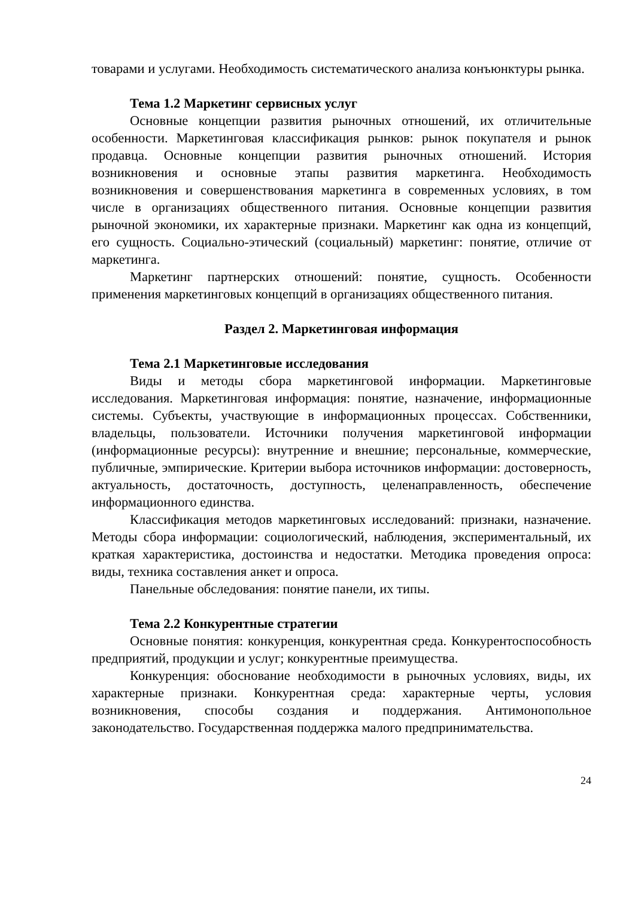товарами и услугами. Необходимость систематического анализа конъюнктуры рынка.
Тема 1.2 Маркетинг сервисных услуг
Основные концепции развития рыночных отношений, их отличительные особенности. Маркетинговая классификация рынков: рынок покупателя и рынок продавца. Основные концепции развития рыночных отношений. История возникновения и основные этапы развития маркетинга. Необходимость возникновения и совершенствования маркетинга в современных условиях, в том числе в организациях общественного питания. Основные концепции развития рыночной экономики, их характерные признаки. Маркетинг как одна из концепций, его сущность. Социально-этический (социальный) маркетинг: понятие, отличие от маркетинга.
Маркетинг партнерских отношений: понятие, сущность. Особенности применения маркетинговых концепций в организациях общественного питания.
Раздел 2. Маркетинговая информация
Тема 2.1 Маркетинговые исследования
Виды и методы сбора маркетинговой информации. Маркетинговые исследования. Маркетинговая информация: понятие, назначение, информационные системы. Субъекты, участвующие в информационных процессах. Собственники, владельцы, пользователи. Источники получения маркетинговой информации (информационные ресурсы): внутренние и внешние; персональные, коммерческие, публичные, эмпирические. Критерии выбора источников информации: достоверность, актуальность, достаточность, доступность, целенаправленность, обеспечение информационного единства.
Классификация методов маркетинговых исследований: признаки, назначение. Методы сбора информации: социологический, наблюдения, экспериментальный, их краткая характеристика, достоинства и недостатки. Методика проведения опроса: виды, техника составления анкет и опроса.
Панельные обследования: понятие панели, их типы.
Тема 2.2 Конкурентные стратегии
Основные понятия: конкуренция, конкурентная среда. Конкурентоспособность предприятий, продукции и услуг; конкурентные преимущества.
Конкуренция: обоснование необходимости в рыночных условиях, виды, их характерные признаки. Конкурентная среда: характерные черты, условия возникновения, способы создания и поддержания. Антимонопольное законодательство. Государственная поддержка малого предпринимательства.
24